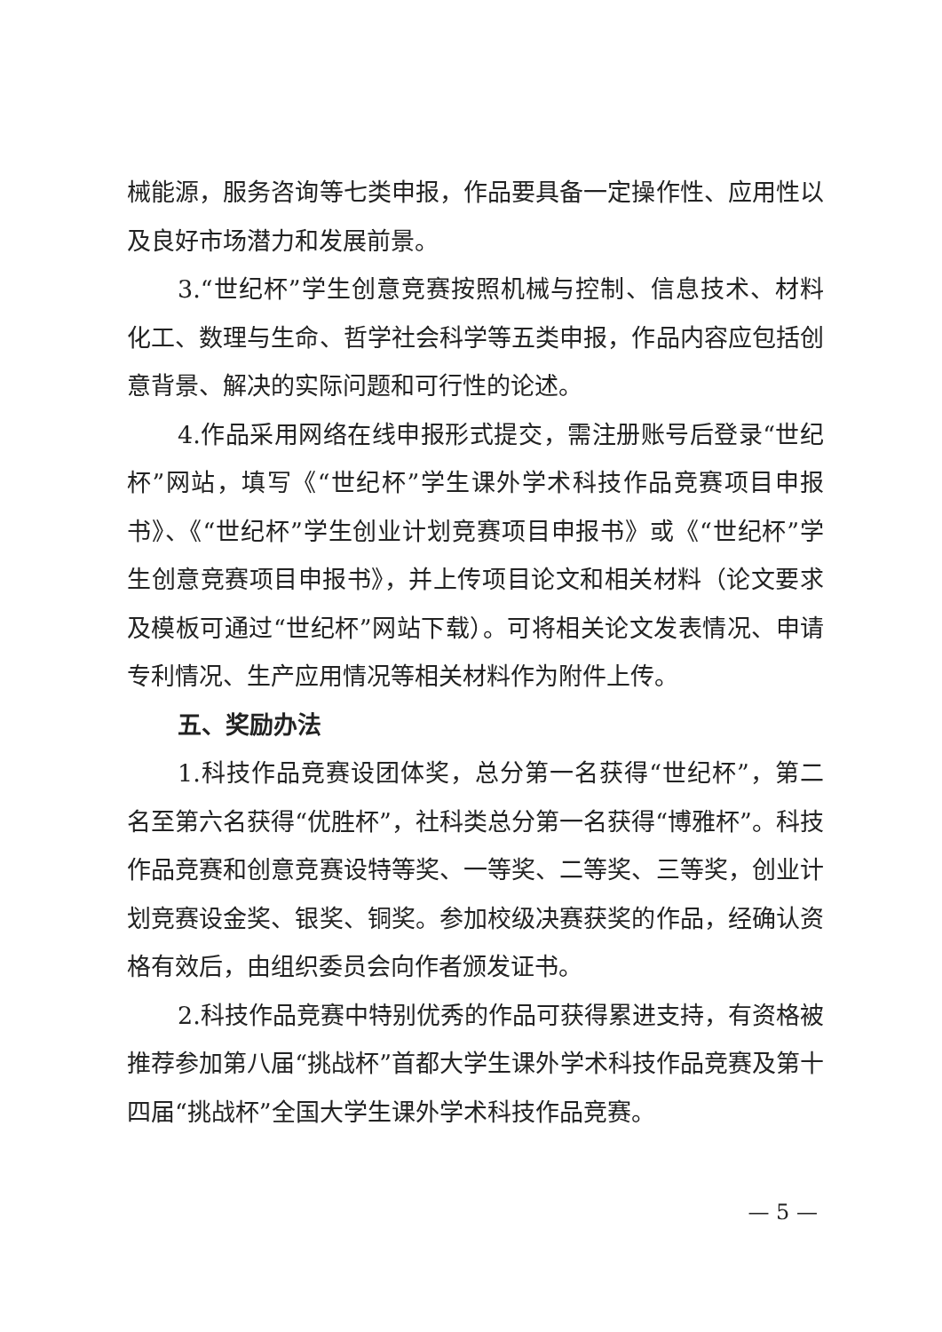械能源，服务咨询等七类申报，作品要具备一定操作性、应用性以及良好市场潜力和发展前景。
3.“世纪杯”学生创意竞赛按照机械与控制、信息技术、材料化工、数理与生命、哲学社会科学等五类申报，作品内容应包括创意背景、解决的实际问题和可行性的论述。
4.作品采用网络在线申报形式提交，需注册账号后登录“世纪杯”网站，填写《“世纪杯”学生课外学术科技作品竞赛项目申报书》、《“世纪杯”学生创业计划竞赛项目申报书》或《“世纪杯”学生创意竞赛项目申报书》，并上传项目论文和相关材料（论文要求及模板可通过“世纪杯”网站下载）。可将相关论文发表情况、申请专利情况、生产应用情况等相关材料作为附件上传。
五、奖励办法
1.科技作品竞赛设团体奖，总分第一名获得“世纪杯”，第二名至第六名获得“优胜杯”，社科类总分第一名获得“博雅杯”。科技作品竞赛和创意竞赛设特等奖、一等奖、二等奖、三等奖，创业计划竞赛设金奖、银奖、铜奖。参加校级决赛获奖的作品，经确认资格有效后，由组织委员会向作者颁发证书。
2.科技作品竞赛中特别优秀的作品可获得累进支持，有资格被推荐参加第八届“挑战杯”首都大学生课外学术科技作品竞赛及第十四届“挑战杯”全国大学生课外学术科技作品竞赛。
— 5 —